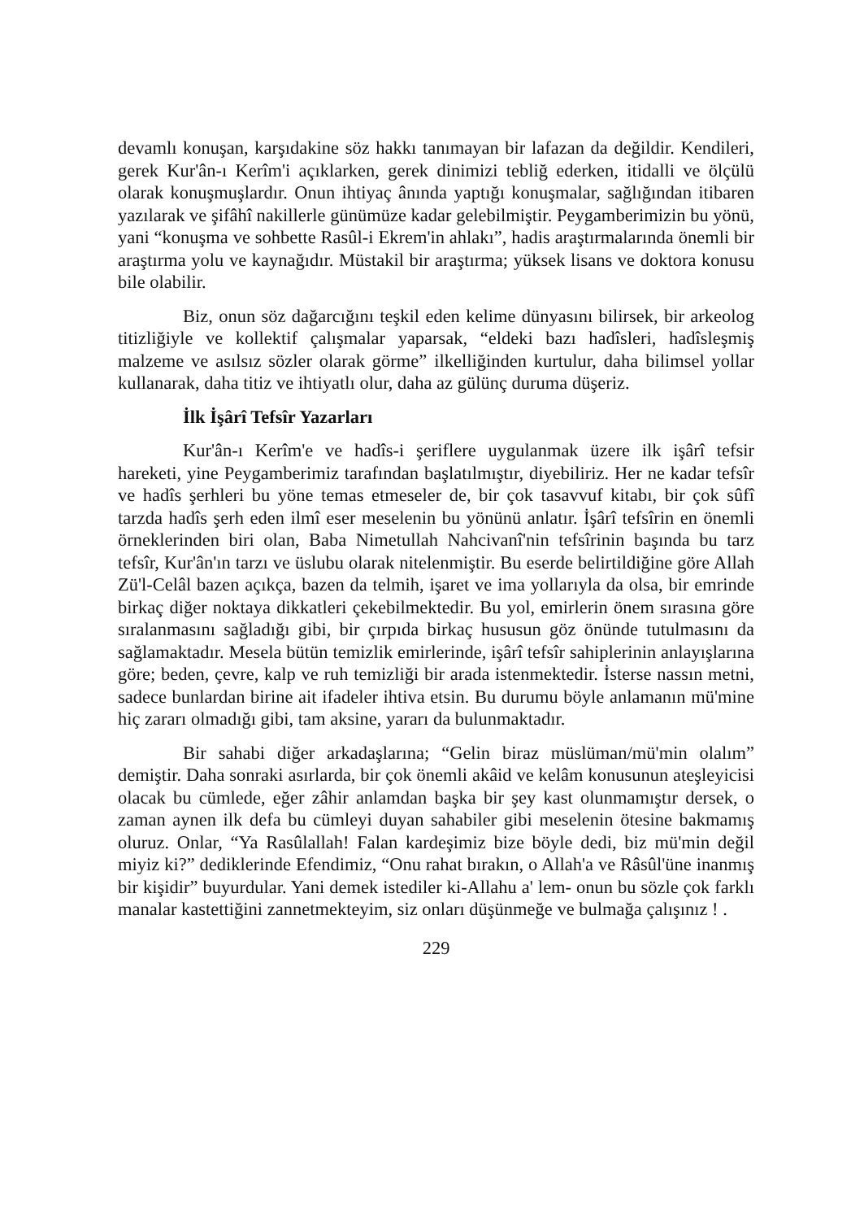devamlı konuşan, karşıdakine söz hakkı tanımayan bir lafazan da değildir. Kendileri, gerek Kur'ân-ı Kerîm'i açıklarken, gerek dinimizi tebliğ ederken, itidalli ve ölçülü olarak konuşmuşlardır. Onun ihtiyaç ânında yaptığı konuşmalar, sağlığından itibaren yazılarak ve şifâhî nakillerle günümüze kadar gelebilmiştir. Peygamberimizin bu yönü, yani “konuşma ve sohbette Rasûl-i Ekrem'in ahlakı”, hadis araştırmalarında önemli bir araştırma yolu ve kaynağıdır. Müstakil bir araştırma; yüksek lisans ve doktora konusu bile olabilir.
Biz, onun söz dağarcığını teşkil eden kelime dünyasını bilirsek, bir arkeolog titizliğiyle ve kollektif çalışmalar yaparsak, “eldeki bazı hadîsleri, hadîsleşmiş malzeme ve asılsız sözler olarak görme” ilkelliğinden kurtulur, daha bilimsel yollar kullanarak, daha titiz ve ihtiyatlı olur, daha az gülünç duruma düşeriz.
İlk İşârî Tefsîr Yazarları
Kur'ân-ı Kerîm'e ve hadîs-i şeriflere uygulanmak üzere ilk işârî tefsir hareketi, yine Peygamberimiz tarafından başlatılmıştır, diyebiliriz. Her ne kadar tefsîr ve hadîs şerhleri bu yöne temas etmeseler de, bir çok tasavvuf kitabı, bir çok sûfî tarzda hadîs şerh eden ilmî eser meselenin bu yönünü anlatır. İşârî tefsîrin en önemli örneklerinden biri olan, Baba Nimetullah Nahcivanî'nin tefsîrinin başında bu tarz tefsîr, Kur'ân'ın tarzı ve üslubu olarak nitelenmiştir. Bu eserde belirtildiğine göre Allah Zü'l-Celâl bazen açıkça, bazen da telmih, işaret ve ima yollarıyla da olsa, bir emrinde birkaç diğer noktaya dikkatleri çekebilmektedir. Bu yol, emirlerin önem sırasına göre sıralanmasını sağladığı gibi, bir çırpıda birkaç hususun göz önünde tutulmasını da sağlamaktadır. Mesela bütün temizlik emirlerinde, işârî tefsîr sahiplerinin anlayışlarına göre; beden, çevre, kalp ve ruh temizliği bir arada istenmektedir. İsterse nassın metni, sadece bunlardan birine ait ifadeler ihtiva etsin. Bu durumu böyle anlamanın mü'mine hiç zararı olmadığı gibi, tam aksine, yararı da bulunmaktadır.
Bir sahabi diğer arkadaşlarına; “Gelin biraz müslüman/mü'min olalım” demiştir. Daha sonraki asırlarda, bir çok önemli akâid ve kelâm konusunun ateşleyicisi olacak bu cümlede, eğer zâhir anlamdan başka bir şey kast olunmamıştır dersek, o zaman aynen ilk defa bu cümleyi duyan sahabiler gibi meselenin ötesine bakmamış oluruz. Onlar, “Ya Rasûlallah! Falan kardeşimiz bize böyle dedi, biz mü'min değil miyiz ki?” dediklerinde Efendimiz, “Onu rahat bırakın, o Allah'a ve Râsûl'üne inanmış bir kişidir” buyurdular. Yani demek istediler ki-Allahu a' lem- onun bu sözle çok farklı manalar kastettiğini zannetmekteyim, siz onları düşünmeğe ve bulmağa çalışınız ! .
229